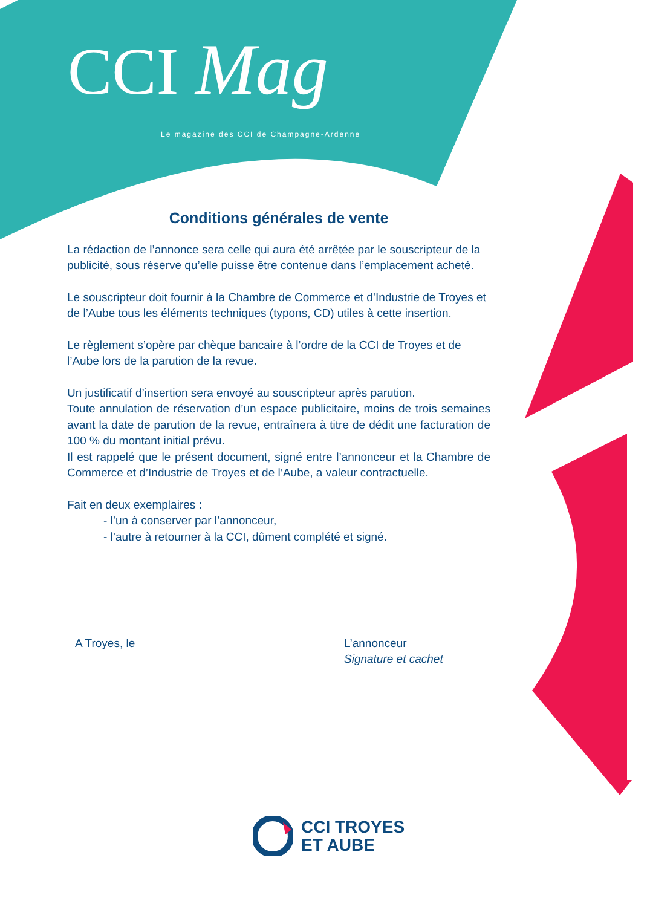CCI Mag
Le magazine des CCI de Champagne-Ardenne
Conditions générales de vente
La rédaction de l’annonce sera celle qui aura été arrêtée par le souscripteur de la publicité, sous réserve qu’elle puisse être contenue dans l’emplacement acheté.
Le souscripteur doit fournir à la Chambre de Commerce et d’Industrie de Troyes et de l’Aube tous les éléments techniques (typons, CD) utiles à cette insertion.
Le règlement s’opère par chèque bancaire à l’ordre de la CCI de Troyes et de l’Aube lors de la parution de la revue.
Un justificatif d’insertion sera envoyé au souscripteur après parution.
Toute annulation de réservation d’un espace publicitaire, moins de trois semaines avant la date de parution de la revue, entraînera à titre de dédit une facturation de 100 % du montant initial prévu.
Il est rappelé que le présent document, signé entre l’annonceur et la Chambre de Commerce et d’Industrie de Troyes et de l’Aube, a valeur contractuelle.
Fait en deux exemplaires :
- l’un à conserver par l’annonceur,
- l’autre à retourner à la CCI, dûment complété et signé.
A Troyes, le L’annonceur
Signature et cachet
CCI TROYES
ET AUBE